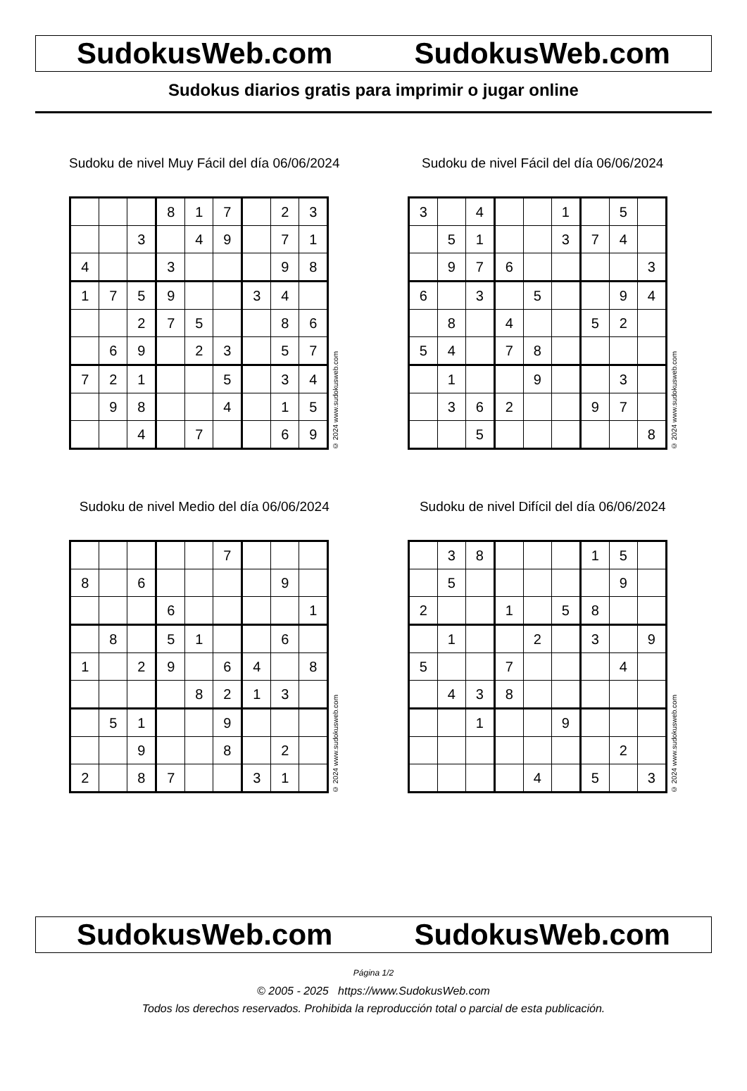SudokusWeb.com SudokusWeb.com
Sudokus diarios gratis para imprimir o jugar online
Sudoku de nivel Muy Fácil del día 06/06/2024
| | | | 8 | 1 | 7 | | 2 | 3 |
| | | 3 | | 4 | 9 | | 7 | 1 |
| 4 | | | 3 | | | | 9 | 8 |
| 1 | 7 | 5 | 9 | | | 3 | 4 | |
| | | 2 | 7 | 5 | | | 8 | 6 |
| | 6 | 9 | | 2 | 3 | | 5 | 7 |
| 7 | 2 | 1 | | | 5 | | 3 | 4 |
| | 9 | 8 | | | 4 | | 1 | 5 |
| | | 4 | | 7 | | | 6 | 9 |
© 2024 www.sudokusweb.com
Sudoku de nivel Fácil del día 06/06/2024
| 3 | | 4 | | | 1 | | 5 | |
| | 5 | 1 | | | 3 | 7 | 4 | |
| | 9 | 7 | 6 | | | | | 3 |
| 6 | | 3 | | 5 | | | 9 | 4 |
| | 8 | | 4 | | | 5 | 2 | |
| 5 | 4 | | 7 | 8 | | | | |
| | 1 | | | 9 | | | 3 | |
| | 3 | 6 | 2 | | | 9 | 7 | |
| | | 5 | | | | | | 8 |
© 2024 www.sudokusweb.com
Sudoku de nivel Medio del día 06/06/2024
| | | | | | 7 | | | |
| 8 | | 6 | | | | | 9 | |
| | | | 6 | | | | | 1 |
| | 8 | | 5 | 1 | | | 6 | |
| 1 | | 2 | 9 | | 6 | 4 | | 8 |
| | | | | 8 | 2 | 1 | 3 | |
| | 5 | 1 | | | 9 | | | |
| | | 9 | | | 8 | | 2 | |
| 2 | | 8 | 7 | | | 3 | 1 | |
© 2024 www.sudokusweb.com
Sudoku de nivel Difícil del día 06/06/2024
| | 3 | 8 | | | | 1 | 5 | |
| | 5 | | | | | | 9 | |
| 2 | | | 1 | | 5 | 8 | | |
| | 1 | | | 2 | | 3 | | 9 |
| 5 | | | 7 | | | | 4 | |
| | 4 | 3 | 8 | | | | | |
| | | 1 | | | 9 | | | |
| | | | | | | | 2 | |
| | | | | 4 | | 5 | | 3 |
© 2024 www.sudokusweb.com
SudokusWeb.com SudokusWeb.com
Página 1/2
© 2005 - 2025 https://www.SudokusWeb.com
Todos los derechos reservados. Prohibida la reproducción total o parcial de esta publicación.